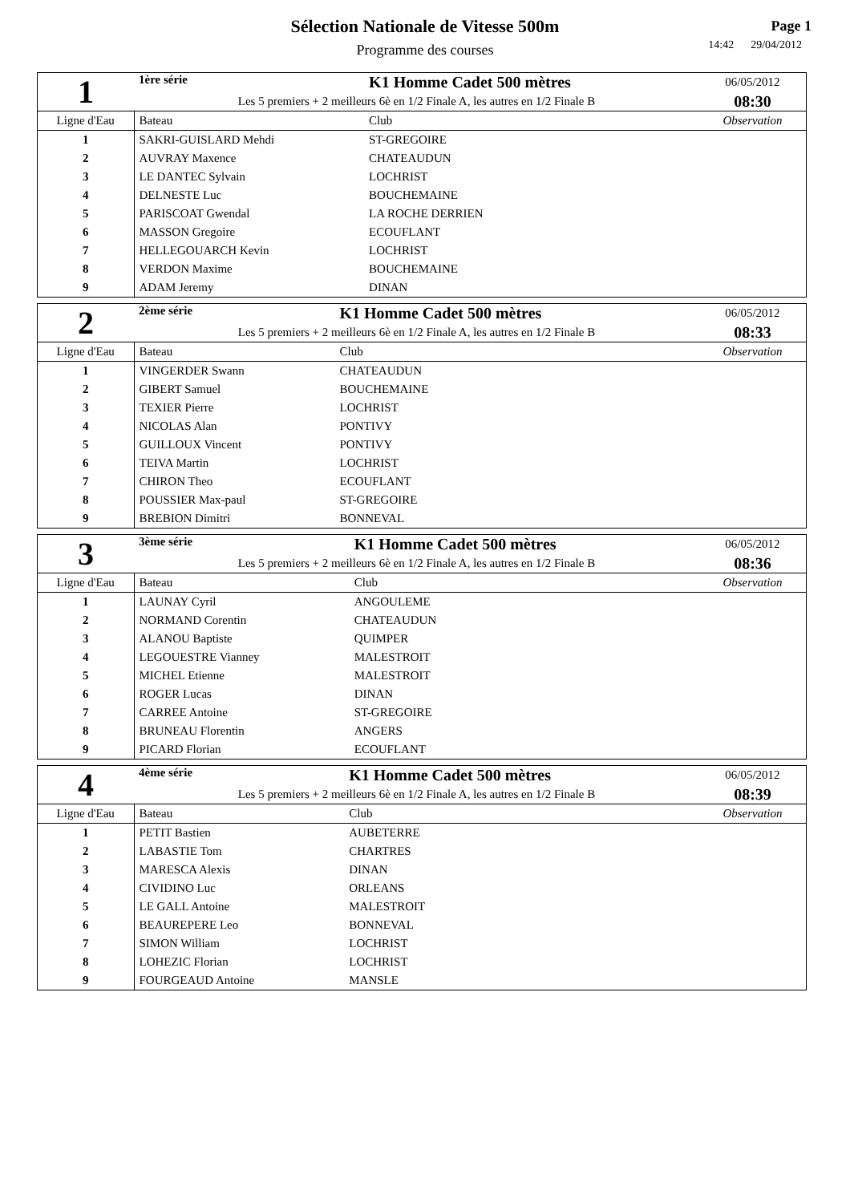Sélection Nationale de Vitesse 500m
Programme des courses
Page 1
14:42 29/04/2012
| 1 | 1ère série | K1 Homme Cadet 500 mètres | | 06/05/2012 |
| | Les 5 premiers + 2 meilleurs 6è en 1/2 Finale A, les autres en 1/2 Finale B | | | 08:30 |
| Ligne d'Eau | Bateau | | Club | Observation |
| 1 | SAKRI-GUISLARD Mehdi | | ST-GREGOIRE | |
| 2 | AUVRAY Maxence | | CHATEAUDUN | |
| 3 | LE DANTEC Sylvain | | LOCHRIST | |
| 4 | DELNESTE Luc | | BOUCHEMAINE | |
| 5 | PARISCOAT Gwendal | | LA ROCHE DERRIEN | |
| 6 | MASSON Gregoire | | ECOUFLANT | |
| 7 | HELLEGOUARCH Kevin | | LOCHRIST | |
| 8 | VERDON Maxime | | BOUCHEMAINE | |
| 9 | ADAM Jeremy | | DINAN | |
| 2 | 2ème série | K1 Homme Cadet 500 mètres | | 06/05/2012 |
| | Les 5 premiers + 2 meilleurs 6è en 1/2 Finale A, les autres en 1/2 Finale B | | | 08:33 |
| Ligne d'Eau | Bateau | | Club | Observation |
| 1 | VINGERDER Swann | | CHATEAUDUN | |
| 2 | GIBERT Samuel | | BOUCHEMAINE | |
| 3 | TEXIER Pierre | | LOCHRIST | |
| 4 | NICOLAS Alan | | PONTIVY | |
| 5 | GUILLOUX Vincent | | PONTIVY | |
| 6 | TEIVA Martin | | LOCHRIST | |
| 7 | CHIRON Theo | | ECOUFLANT | |
| 8 | POUSSIER Max-paul | | ST-GREGOIRE | |
| 9 | BREBION Dimitri | | BONNEVAL | |
| 3 | 3ème série | K1 Homme Cadet 500 mètres | | 06/05/2012 |
| | Les 5 premiers + 2 meilleurs 6è en 1/2 Finale A, les autres en 1/2 Finale B | | | 08:36 |
| Ligne d'Eau | Bateau | | Club | Observation |
| 1 | LAUNAY Cyril | | ANGOULEME | |
| 2 | NORMAND Corentin | | CHATEAUDUN | |
| 3 | ALANOU Baptiste | | QUIMPER | |
| 4 | LEGOUESTRE Vianney | | MALESTROIT | |
| 5 | MICHEL Etienne | | MALESTROIT | |
| 6 | ROGER Lucas | | DINAN | |
| 7 | CARREE Antoine | | ST-GREGOIRE | |
| 8 | BRUNEAU Florentin | | ANGERS | |
| 9 | PICARD Florian | | ECOUFLANT | |
| 4 | 4ème série | K1 Homme Cadet 500 mètres | | 06/05/2012 |
| | Les 5 premiers + 2 meilleurs 6è en 1/2 Finale A, les autres en 1/2 Finale B | | | 08:39 |
| Ligne d'Eau | Bateau | | Club | Observation |
| 1 | PETIT Bastien | | AUBETERRE | |
| 2 | LABASTIE Tom | | CHARTRES | |
| 3 | MARESCA Alexis | | DINAN | |
| 4 | CIVIDINO Luc | | ORLEANS | |
| 5 | LE GALL Antoine | | MALESTROIT | |
| 6 | BEAUREPERE Leo | | BONNEVAL | |
| 7 | SIMON William | | LOCHRIST | |
| 8 | LOHEZIC Florian | | LOCHRIST | |
| 9 | FOURGEAUD Antoine | | MANSLE | |